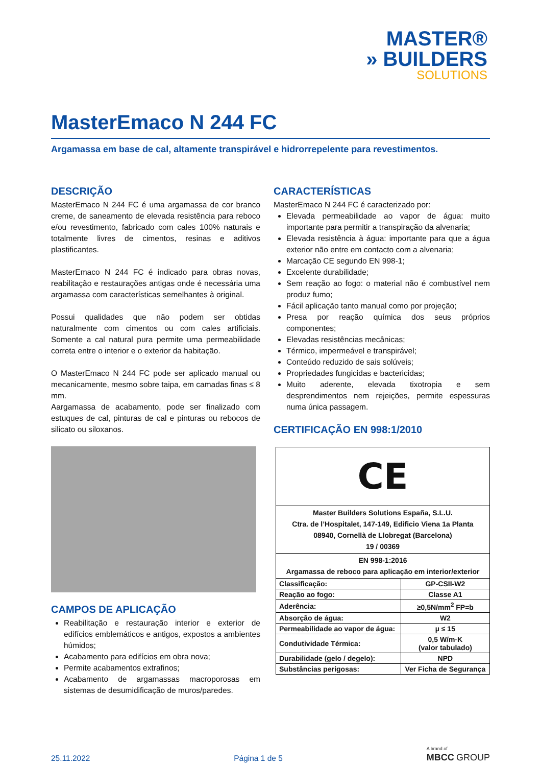MASTER®
» BUILDERS
SOLUTIONS
MasterEmaco N 244 FC
Argamassa em base de cal, altamente transpirável e hidrorrepelente para revestimentos.
DESCRIÇÃO
MasterEmaco N 244 FC é uma argamassa de cor branco creme, de saneamento de elevada resistência para reboco e/ou revestimento, fabricado com cales 100% naturais e totalmente livres de cimentos, resinas e aditivos plastificantes.
MasterEmaco N 244 FC é indicado para obras novas, reabilitação e restaurações antigas onde é necessária uma argamassa com características semelhantes à original.
Possui qualidades que não podem ser obtidas naturalmente com cimentos ou com cales artificiais. Somente a cal natural pura permite uma permeabilidade correta entre o interior e o exterior da habitação.
O MasterEmaco N 244 FC pode ser aplicado manual ou mecanicamente, mesmo sobre taipa, em camadas finas ≤ 8 mm.
Aargamassa de acabamento, pode ser finalizado com estuques de cal, pinturas de cal e pinturas ou rebocos de silicato ou siloxanos.
CAMPOS DE APLICAÇÃO
Reabilitação e restauração interior e exterior de edifícios emblemáticos e antigos, expostos a ambientes húmidos;
Acabamento para edifícios em obra nova;
Permite acabamentos extrafinos;
Acabamento de argamassas macroporosas em sistemas de desumidificação de muros/paredes.
CARACTERÍSTICAS
MasterEmaco N 244 FC é caracterizado por:
Elevada permeabilidade ao vapor de água: muito importante para permitir a transpiração da alvenaria;
Elevada resistência à água: importante para que a água exterior não entre em contacto com a alvenaria;
Marcação CE segundo EN 998-1;
Excelente durabilidade;
Sem reação ao fogo: o material não é combustível nem produz fumo;
Fácil aplicação tanto manual como por projeção;
Presa por reação química dos seus próprios componentes;
Elevadas resistências mecânicas;
Térmico, impermeável e transpirável;
Conteúdo reduzido de sais solúveis;
Propriedades fungicidas e bactericidas;
Muito aderente, elevada tixotropia e sem desprendimentos nem rejeições, permite espessuras numa única passagem.
CERTIFICAÇÃO EN 998:1/2010
| CE | |
| Master Builders Solutions España, S.L.U. Ctra. de l’Hospitalet, 147-149, Edificio Viena 1a Planta 08940, Cornellà de Llobregat (Barcelona) 19 / 00369 | |
| EN 998-1:2016 Argamassa de reboco para aplicação em interior/exterior | |
| Classificação: | GP-CSII-W2 |
| Reação ao fogo: | Classe A1 |
| Aderência: | ≥0,5N/mm<sup>2</sup> FP=b |
| Absorção de água: | W2 |
| Permeabilidade ao vapor de água: | µ ≤ 15 |
| Condutividade Térmica: | 0,5 W/m·K (valor tabulado) |
| Durabilidade (gelo / degelo): | NPD |
| Substâncias perigosas: | Ver Ficha de Segurança |
25.11.2022 Página 1 de 5 A brand of
MBCC GROUP